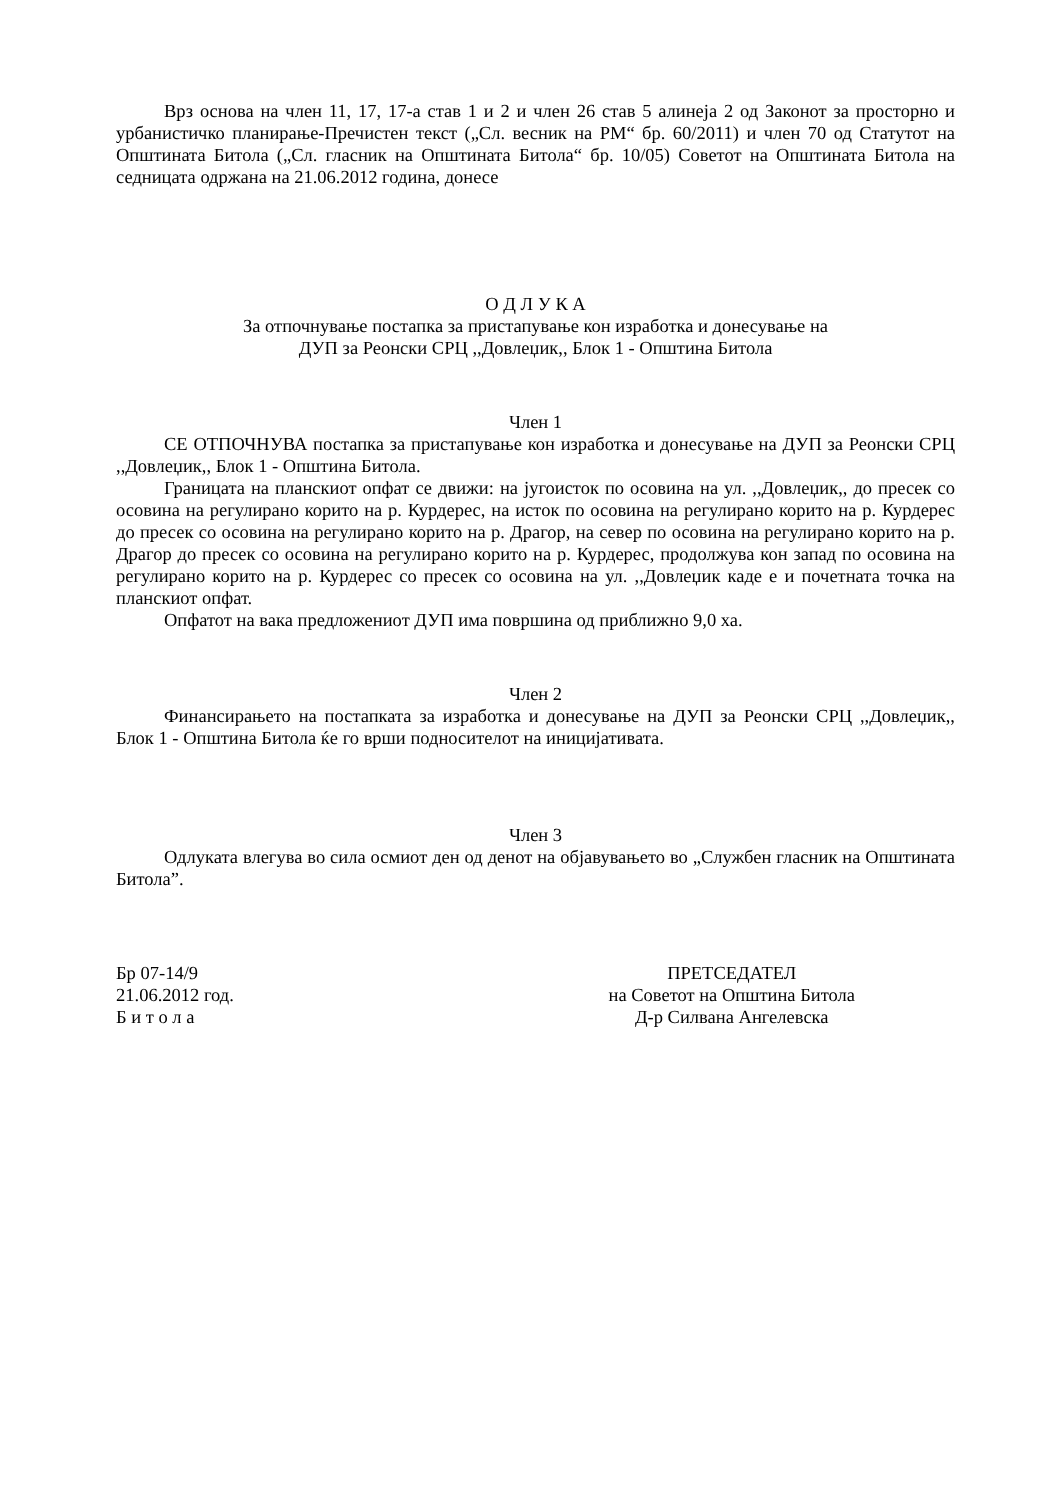Врз основа на член 11, 17, 17-а став 1 и 2 и член 26 став 5 алинеја 2 од Законот за просторно и урбанистичко планирање-Пречистен текст („Сл. весник на РМ“ бр. 60/2011) и член 70 од Статутот на Општината Битола („Сл. гласник на Општината Битола“ бр. 10/05) Советот на Општината Битола на седницата одржана на 21.06.2012 година, донесе
О Д Л У К А
За отпочнување постапка за пристапување кон изработка и донесување на
ДУП за Реонски СРЦ ,,Довлеџик,, Блок 1 - Општина Битола
Член 1
СЕ ОТПОЧНУВА постапка за пристапување кон изработка и донесување на ДУП за Реонски СРЦ ,,Довлеџик,, Блок 1 - Општина Битола.
Границата на планскиот опфат се движи: на југоисток по осовина на ул. ,,Довлеџик,, до пресек со осовина на регулирано корито на р. Курдерес, на исток по осовина на регулирано корито на р. Курдерес до пресек со осовина на регулирано корито на р. Драгор, на север по осовина на регулирано корито на р. Драгор до пресек со осовина на регулирано корито на р. Курдерес, продолжува кон запад по осовина на регулирано корито на р. Курдерес со пресек со осовина на ул. ,,Довлеџик каде е и почетната точка на планскиот опфат.
Опфатот на вака предложениот ДУП има површина од приближно 9,0 ха.
Член 2
Финансирањето на постапката за изработка и донесување на ДУП за Реонски СРЦ ,,Довлеџик,, Блок 1 - Општина Битола ќе го врши подносителот на иницијативата.
Член 3
Одлуката влегува во сила осмиот ден од денот на објавувањето во „Службен гласник на Општината Битола”.
Бр 07-14/9
21.06.2012 год.
Б и т о л а
ПРЕТСЕДАТЕЛ
на Советот на Општина Битола
Д-р Силвана Ангелевска